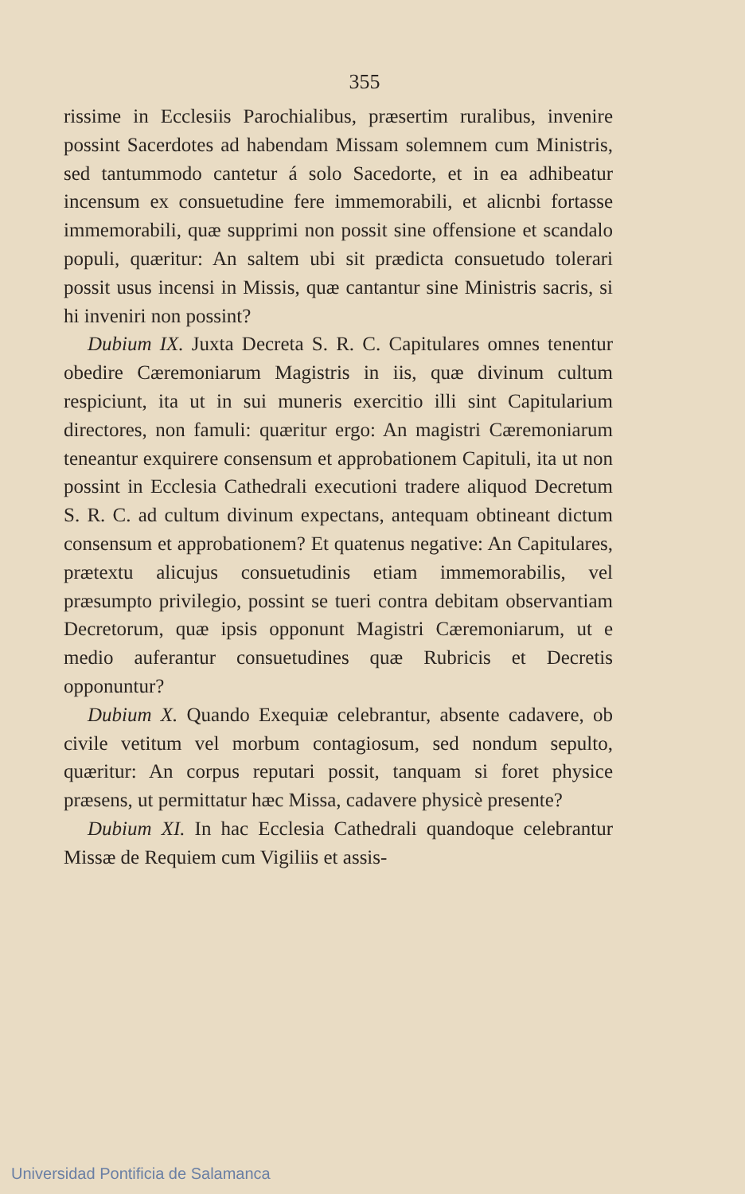355
rissime in Ecclesiis Parochialibus, præsertim rurali­bus, invenire possint Sacerdotes ad habendam Mis­sam solemnem cum Ministris, sed tantummodo can­tetur á solo Sacedorte, et in ea adhibeatur incensum ex consuetudine fere immemorabili, et alicnbi fortasse immemorabili, quæ supprimi non possit sine offensio­ne et scandalo populi, quæritur: An saltem ubi sit prædicta consuetudo tolerari possit usus incensi in Missis, quæ cantantur sine Ministris sacris, si hi in­veniri non possint?
Dubium IX. Juxta Decreta S. R. C. Capitulares omnes tenentur obedire Cæremoniarum Magistris in iis, quæ divinum cultum respiciunt, ita ut in sui mune­ris exercitio illi sint Capitularium directores, non fa­muli: quæritur ergo: An magistri Cæremoniarum te­neantur exquirere consensum et approbationem Capi­tuli, ita ut non possint in Ecclesia Cathedrali executio­ni tradere aliquod Decretum S. R. C. ad cultum divi­num expectans, antequam obtineant dictum consensum et approbationem? Et quatenus negative: An Capitula­res, prætextu alicujus consuetudinis etiam immemora­bilis, vel præsumpto privilegio, possint se tueri contra debitam observantiam Decretorum, quæ ipsis oppo­nunt Magistri Cæremoniarum, ut e medio auferantur consuetudines quæ Rubricis et Decretis opponuntur?
Dubium X. Quando Exequiæ celebrantur, absente cadavere, ob civile vetitum vel morbum contagiosum, sed nondum sepulto, quæritur: An corpus reputari possit, tanquam si foret physice præsens, ut permitta­tur hæc Missa, cadavere physicè presente?
Dubium XI. In hac Ecclesia Cathedrali quando­que celebrantur Missæ de Requiem cum Vigiliis et assis-
Universidad Pontificia de Salamanca